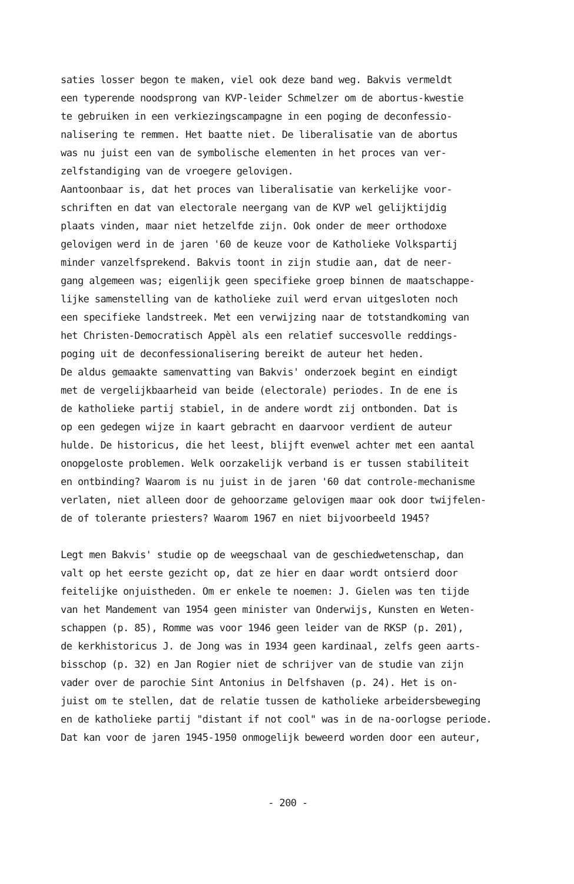saties losser begon te maken, viel ook deze band weg. Bakvis vermeldt
een typerende noodsprong van KVP-leider Schmelzer om de abortus-kwestie
te gebruiken in een verkiezingscampagne in een poging de deconfessio-
nalisering te remmen. Het baatte niet. De liberalisatie van de abortus
was nu juist een van de symbolische elementen in het proces van ver-
zelfstandiging van de vroegere gelovigen.
Aantoonbaar is, dat het proces van liberalisatie van kerkelijke voor-
schriften en dat van electorale neergang van de KVP wel gelijktijdig
plaats vinden, maar niet hetzelfde zijn. Ook onder de meer orthodoxe
gelovigen werd in de jaren '60 de keuze voor de Katholieke Volkspartij
minder vanzelfsprekend. Bakvis toont in zijn studie aan, dat de neer-
gang algemeen was; eigenlijk geen specifieke groep binnen de maatschappe-
lijke samenstelling van de katholieke zuil werd ervan uitgesloten noch
een specifieke landstreek. Met een verwijzing naar de totstandkoming van
het Christen-Democratisch Appèl als een relatief succesvolle reddings-
poging uit de deconfessionalisering bereikt de auteur het heden.
De aldus gemaakte samenvatting van Bakvis' onderzoek begint en eindigt
met de vergelijkbaarheid van beide (electorale) periodes. In de ene is
de katholieke partij stabiel, in de andere wordt zij ontbonden. Dat is
op een gedegen wijze in kaart gebracht en daarvoor verdient de auteur
hulde. De historicus, die het leest, blijft evenwel achter met een aantal
onopgeloste problemen. Welk oorzakelijk verband is er tussen stabiliteit
en ontbinding? Waarom is nu juist in de jaren '60 dat controle-mechanisme
verlaten, niet alleen door de gehoorzame gelovigen maar ook door twijfelen-
de of tolerante priesters? Waarom 1967 en niet bijvoorbeeld 1945?
Legt men Bakvis' studie op de weegschaal van de geschiedwetenschap, dan
valt op het eerste gezicht op, dat ze hier en daar wordt ontsierd door
feitelijke onjuistheden. Om er enkele te noemen: J. Gielen was ten tijde
van het Mandement van 1954 geen minister van Onderwijs, Kunsten en Weten-
schappen (p. 85), Romme was voor 1946 geen leider van de RKSP (p. 201),
de kerkhistoricus J. de Jong was in 1934 geen kardinaal, zelfs geen aarts-
bisschop (p. 32) en Jan Rogier niet de schrijver van de studie van zijn
vader over de parochie Sint Antonius in Delfshaven (p. 24). Het is on-
juist om te stellen, dat de relatie tussen de katholieke arbeidersbeweging
en de katholieke partij "distant if not cool" was in de na-oorlogse periode.
Dat kan voor de jaren 1945-1950 onmogelijk beweerd worden door een auteur,
- 200 -